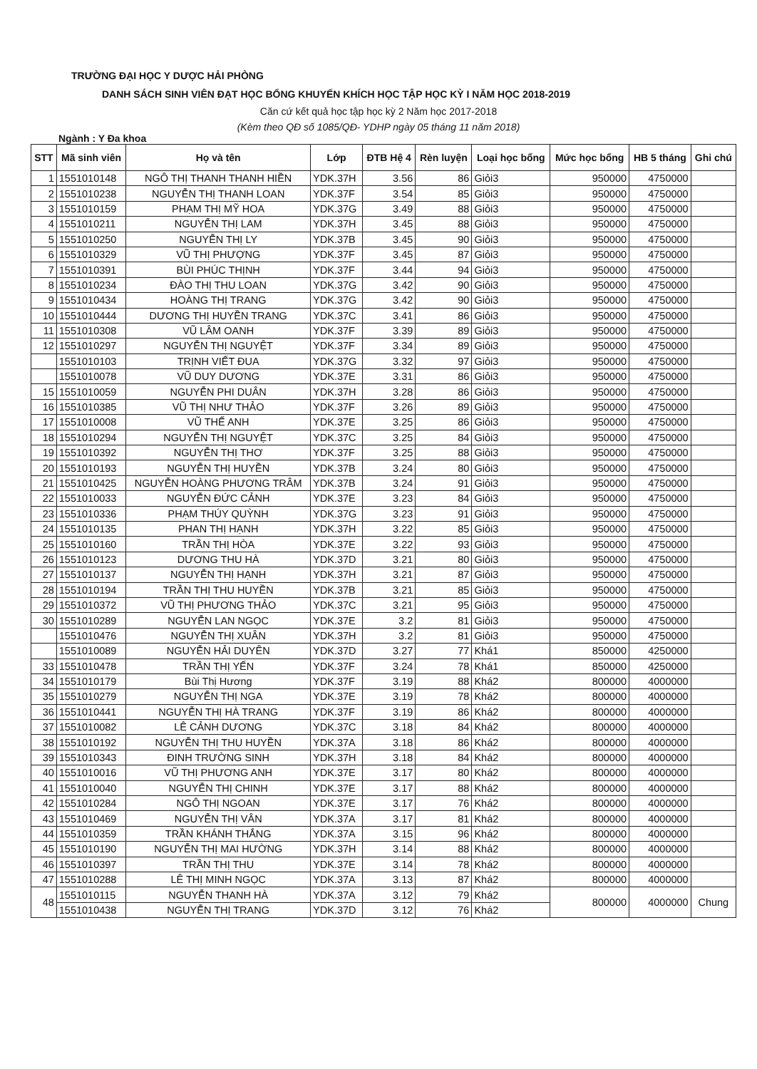TRƯỜNG ĐẠI HỌC Y DƯỢC HẢI PHÒNG
DANH SÁCH SINH VIÊN ĐẠT HỌC BỔNG KHUYẾN KHÍCH HỌC TẬP HỌC KỲ I NĂM HỌC 2018-2019
Căn cứ kết quả học tập học kỳ 2 Năm học 2017-2018
(Kèm theo QĐ số 1085/QĐ- YDHP ngày 05 tháng 11 năm 2018)
Ngành : Y Đa khoa
| STT | Mã sinh viên | Họ và tên | Lớp | ĐTB Hệ 4 | Rèn luyện | Loại học bổng | Mức học bổng | HB 5 tháng | Ghi chú |
| --- | --- | --- | --- | --- | --- | --- | --- | --- | --- |
| 1 | 1551010148 | NGÔ THỊ THANH THANH HIỀN | YDK.37H | 3.56 | 86 | Giỏi3 | 950000 | 4750000 | |
| 2 | 1551010238 | NGUYỄN THỊ THANH LOAN | YDK.37F | 3.54 | 85 | Giỏi3 | 950000 | 4750000 | |
| 3 | 1551010159 | PHẠM THỊ MỸ HOA | YDK.37G | 3.49 | 88 | Giỏi3 | 950000 | 4750000 | |
| 4 | 1551010211 | NGUYỄN THỊ LAM | YDK.37H | 3.45 | 88 | Giỏi3 | 950000 | 4750000 | |
| 5 | 1551010250 | NGUYỄN THỊ LY | YDK.37B | 3.45 | 90 | Giỏi3 | 950000 | 4750000 | |
| 6 | 1551010329 | VŨ THỊ PHƯỢNG | YDK.37F | 3.45 | 87 | Giỏi3 | 950000 | 4750000 | |
| 7 | 1551010391 | BÙI PHÚC THỊNH | YDK.37F | 3.44 | 94 | Giỏi3 | 950000 | 4750000 | |
| 8 | 1551010234 | ĐÀO THỊ THU LOAN | YDK.37G | 3.42 | 90 | Giỏi3 | 950000 | 4750000 | |
| 9 | 1551010434 | HOÀNG THỊ TRANG | YDK.37G | 3.42 | 90 | Giỏi3 | 950000 | 4750000 | |
| 10 | 1551010444 | DƯƠNG THỊ HUYỀN TRANG | YDK.37C | 3.41 | 86 | Giỏi3 | 950000 | 4750000 | |
| 11 | 1551010308 | VŨ LÂM OANH | YDK.37F | 3.39 | 89 | Giỏi3 | 950000 | 4750000 | |
| 12 | 1551010297 | NGUYỄN THỊ NGUYỆT | YDK.37F | 3.34 | 89 | Giỏi3 | 950000 | 4750000 | |
| | 1551010103 | TRỊNH VIẾT ĐUA | YDK.37G | 3.32 | 97 | Giỏi3 | 950000 | 4750000 | |
| | 1551010078 | VŨ DUY DƯƠNG | YDK.37E | 3.31 | 86 | Giỏi3 | 950000 | 4750000 | |
| 15 | 1551010059 | NGUYỄN PHI DUÂN | YDK.37H | 3.28 | 86 | Giỏi3 | 950000 | 4750000 | |
| 16 | 1551010385 | VŨ THỊ NHƯ THẢO | YDK.37F | 3.26 | 89 | Giỏi3 | 950000 | 4750000 | |
| 17 | 1551010008 | VŨ THẾ ANH | YDK.37E | 3.25 | 86 | Giỏi3 | 950000 | 4750000 | |
| 18 | 1551010294 | NGUYỄN THỊ NGUYỆT | YDK.37C | 3.25 | 84 | Giỏi3 | 950000 | 4750000 | |
| 19 | 1551010392 | NGUYỄN THỊ THƠ | YDK.37F | 3.25 | 88 | Giỏi3 | 950000 | 4750000 | |
| 20 | 1551010193 | NGUYỄN THỊ HUYỀN | YDK.37B | 3.24 | 80 | Giỏi3 | 950000 | 4750000 | |
| 21 | 1551010425 | NGUYỄN HOÀNG PHƯƠNG TRÂM | YDK.37B | 3.24 | 91 | Giỏi3 | 950000 | 4750000 | |
| 22 | 1551010033 | NGUYỄN ĐỨC CẢNH | YDK.37E | 3.23 | 84 | Giỏi3 | 950000 | 4750000 | |
| 23 | 1551010336 | PHẠM THÚY QUỲNH | YDK.37G | 3.23 | 91 | Giỏi3 | 950000 | 4750000 | |
| 24 | 1551010135 | PHAN THỊ HẠNH | YDK.37H | 3.22 | 85 | Giỏi3 | 950000 | 4750000 | |
| 25 | 1551010160 | TRẦN THỊ HÒA | YDK.37E | 3.22 | 93 | Giỏi3 | 950000 | 4750000 | |
| 26 | 1551010123 | DƯƠNG THU HÀ | YDK.37D | 3.21 | 80 | Giỏi3 | 950000 | 4750000 | |
| 27 | 1551010137 | NGUYỄN THỊ HẠNH | YDK.37H | 3.21 | 87 | Giỏi3 | 950000 | 4750000 | |
| 28 | 1551010194 | TRẦN THỊ THU HUYỀN | YDK.37B | 3.21 | 85 | Giỏi3 | 950000 | 4750000 | |
| 29 | 1551010372 | VŨ THỊ PHƯƠNG THẢO | YDK.37C | 3.21 | 95 | Giỏi3 | 950000 | 4750000 | |
| 30 | 1551010289 | NGUYỄN LAN NGỌC | YDK.37E | 3.2 | 81 | Giỏi3 | 950000 | 4750000 | |
| | 1551010476 | NGUYỄN THỊ XUÂN | YDK.37H | 3.2 | 81 | Giỏi3 | 950000 | 4750000 | |
| | 1551010089 | NGUYỄN HẢI DUYÊN | YDK.37D | 3.27 | 77 | Khá1 | 850000 | 4250000 | |
| 33 | 1551010478 | TRẦN THỊ YẾN | YDK.37F | 3.24 | 78 | Khá1 | 850000 | 4250000 | |
| 34 | 1551010179 | Bùi Thị Hương | YDK.37F | 3.19 | 88 | Khá2 | 800000 | 4000000 | |
| 35 | 1551010279 | NGUYỄN THỊ NGA | YDK.37E | 3.19 | 78 | Khá2 | 800000 | 4000000 | |
| 36 | 1551010441 | NGUYỄN THỊ HÀ TRANG | YDK.37F | 3.19 | 86 | Khá2 | 800000 | 4000000 | |
| 37 | 1551010082 | LÊ CẢNH DƯƠNG | YDK.37C | 3.18 | 84 | Khá2 | 800000 | 4000000 | |
| 38 | 1551010192 | NGUYỄN THỊ THU HUYỀN | YDK.37A | 3.18 | 86 | Khá2 | 800000 | 4000000 | |
| 39 | 1551010343 | ĐINH TRƯỜNG SINH | YDK.37H | 3.18 | 84 | Khá2 | 800000 | 4000000 | |
| 40 | 1551010016 | VŨ THỊ PHƯƠNG ANH | YDK.37E | 3.17 | 80 | Khá2 | 800000 | 4000000 | |
| 41 | 1551010040 | NGUYỄN THỊ CHINH | YDK.37E | 3.17 | 88 | Khá2 | 800000 | 4000000 | |
| 42 | 1551010284 | NGÔ THỊ NGOAN | YDK.37E | 3.17 | 76 | Khá2 | 800000 | 4000000 | |
| 43 | 1551010469 | NGUYỄN THỊ VÂN | YDK.37A | 3.17 | 81 | Khá2 | 800000 | 4000000 | |
| 44 | 1551010359 | TRẦN KHÁNH THẮNG | YDK.37A | 3.15 | 96 | Khá2 | 800000 | 4000000 | |
| 45 | 1551010190 | NGUYỄN THỊ MAI HƯỜNG | YDK.37H | 3.14 | 88 | Khá2 | 800000 | 4000000 | |
| 46 | 1551010397 | TRẦN THỊ THU | YDK.37E | 3.14 | 78 | Khá2 | 800000 | 4000000 | |
| 47 | 1551010288 | LÊ THỊ MINH NGỌC | YDK.37A | 3.13 | 87 | Khá2 | 800000 | 4000000 | |
| 48 | 1551010115 | NGUYỄN THANH HÀ | YDK.37A | 3.12 | 79 | Khá2 | 800000 | 4000000 | Chung |
| | 1551010438 | NGUYỄN THỊ TRANG | YDK.37D | 3.12 | 76 | Khá2 | | | |